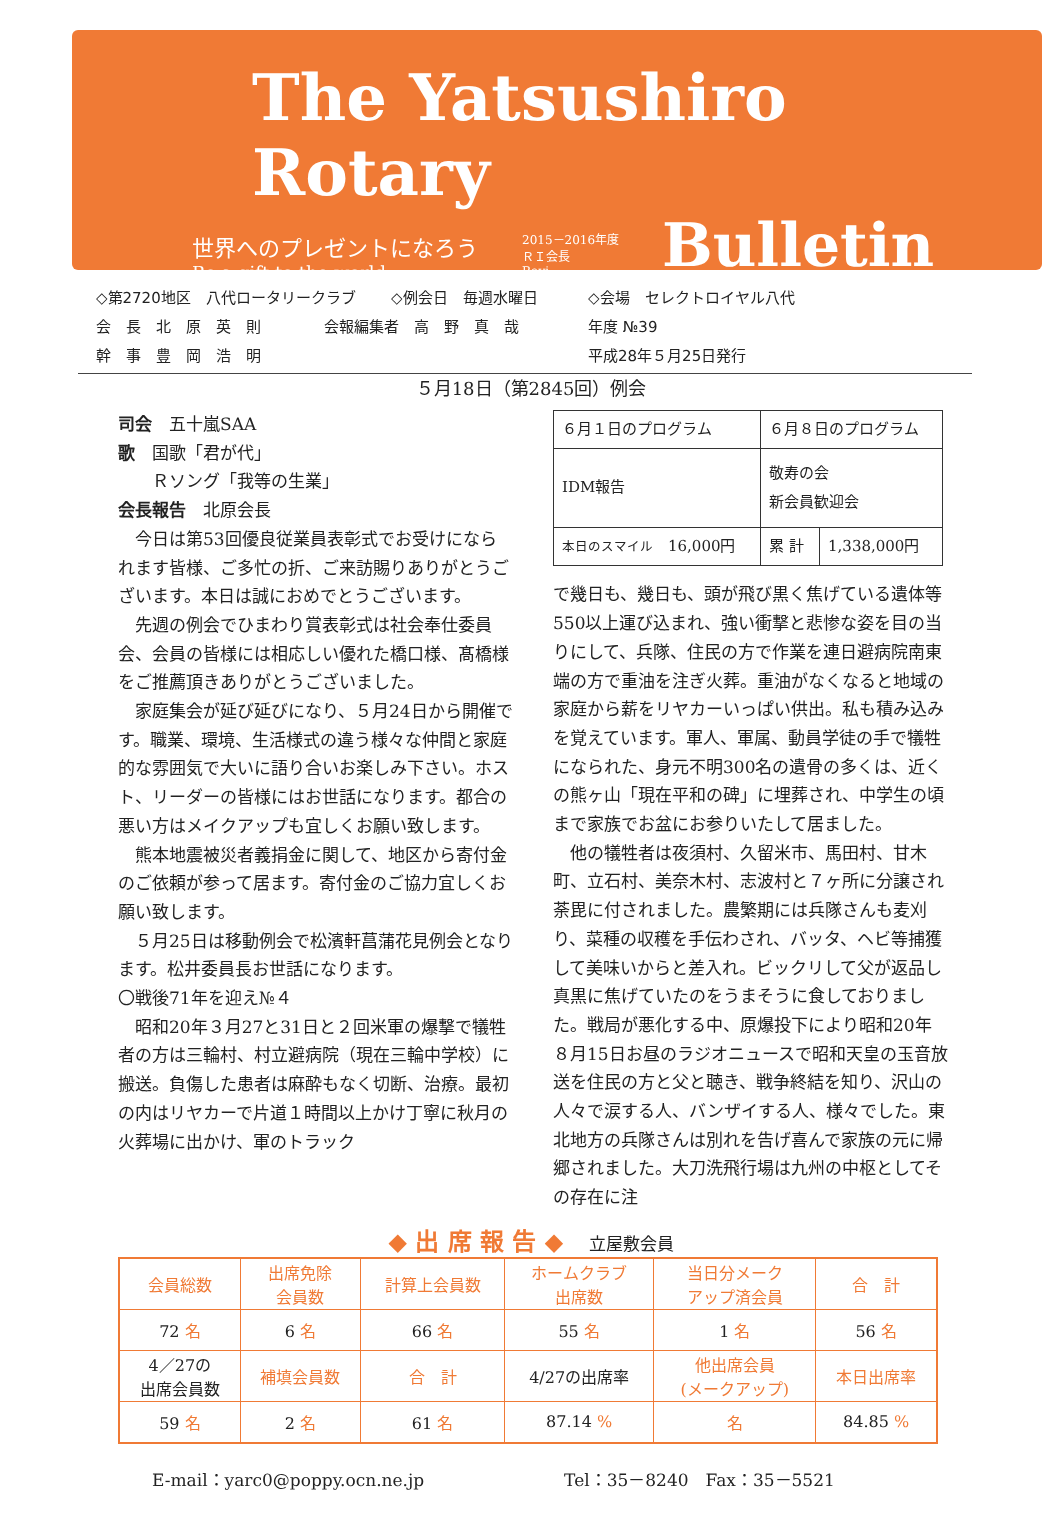The Yatsushiro Rotary
世界へのプレゼントになろう
Be a gift to the world
2015－2016年度
ＲＩ会長
Ravi
Bulletin
◇第2720地区　八代ロータリークラブ ◇例会日　毎週水曜日 ◇会場　セレクトロイヤル八代
会　長　北　原　英　則 会報編集者　高　野　真　哉 年度 №39
幹　事　豊　岡　浩　明 平成28年５月25日発行
５月18日（第2845回）例会
司会　五十嵐SAA
歌　国歌「君が代」
　　Ｒソング「我等の生業」
会長報告　北原会長
今日は第53回優良従業員表彰式でお受けになられます皆様、ご多忙の折、ご来訪賜りありがとうございます。本日は誠におめでとうございます。
先週の例会でひまわり賞表彰式は社会奉仕委員会、会員の皆様には相応しい優れた橋口様、髙橋様をご推薦頂きありがとうございました。
家庭集会が延び延びになり、５月24日から開催です。職業、環境、生活様式の違う様々な仲間と家庭的な雰囲気で大いに語り合いお楽しみ下さい。ホスト、リーダーの皆様にはお世話になります。都合の悪い方はメイクアップも宜しくお願い致します。
熊本地震被災者義捐金に関して、地区から寄付金のご依頼が参って居ます。寄付金のご協力宜しくお願い致します。
５月25日は移動例会で松濱軒菖蒲花見例会となります。松井委員長お世話になります。
〇戦後71年を迎え№４
昭和20年３月27と31日と２回米軍の爆撃で犠牲者の方は三輪村、村立避病院（現在三輪中学校）に搬送。負傷した患者は麻酔もなく切断、治療。最初の内はリヤカーで片道１時間以上かけ丁寧に秋月の火葬場に出かけ、軍のトラック
| ６月１日のプログラム | ６月８日のプログラム | |
| IDM報告 | 敬寿の会 新会員歓迎会 | |
| 本日のスマイル 16,000円 | 累 計 | 1,338,000円 |
で幾日も、幾日も、頭が飛び黒く焦げている遺体等550以上運び込まれ、強い衝撃と悲惨な姿を目の当りにして、兵隊、住民の方で作業を連日避病院南東端の方で重油を注ぎ火葬。重油がなくなると地域の家庭から薪をリヤカーいっぱい供出。私も積み込みを覚えています。軍人、軍属、動員学徒の手で犠牲になられた、身元不明300名の遺骨の多くは、近くの熊ヶ山「現在平和の碑」に埋葬され、中学生の頃まで家族でお盆にお参りいたして居ました。
他の犠牲者は夜須村、久留米市、馬田村、甘木町、立石村、美奈木村、志波村と７ヶ所に分譲され荼毘に付されました。農繁期には兵隊さんも麦刈り、菜種の収穫を手伝わされ、バッタ、ヘビ等捕獲して美味いからと差入れ。ビックリして父が返品し真黒に焦げていたのをうまそうに食しておりました。戦局が悪化する中、原爆投下により昭和20年８月15日お昼のラジオニュースで昭和天皇の玉音放送を住民の方と父と聴き、戦争終結を知り、沢山の人々で涙する人、バンザイする人、様々でした。東北地方の兵隊さんは別れを告げ喜んで家族の元に帰郷されました。大刀洗飛行場は九州の中枢としてその存在に注
◆ 出 席 報 告 ◆ 　立屋敷会員
| 会員総数 | 出席免除 会員数 | 計算上会員数 | ホームクラブ 出席数 | 当日分メーク アップ済会員 | 合 計 |
| 72 名 | 6 名 | 66 名 | 55 名 | 1 名 | 56 名 |
| 4／27の 出席会員数 | 補填会員数 | 合 計 | 4/27の出席率 | 他出席会員 (メークアップ) | 本日出席率 |
| 59 名 | 2 名 | 61 名 | 87.14 % | 名 | 84.85 % |
E-mail：yarc0@poppy.ocn.ne.jp Tel：35－8240　Fax：35－5521